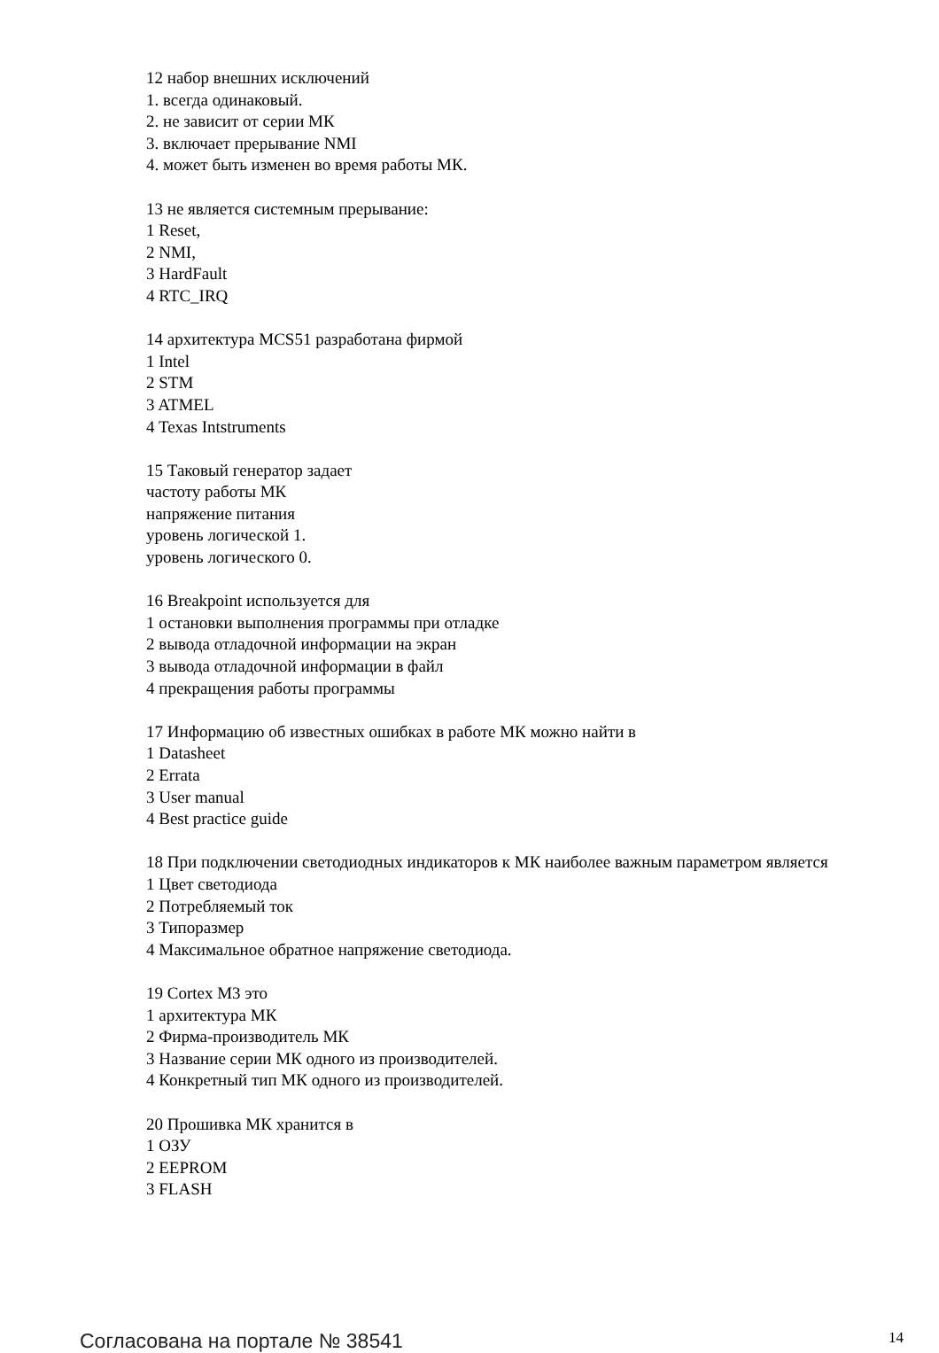12 набор внешних исключений
1. всегда одинаковый.
2. не зависит от серии МК
3. включает прерывание NMI
4. может быть изменен во время работы МК.
13 не является системным прерывание:
1 Reset,
2 NMI,
3 HardFault
4 RTC_IRQ
14 архитектура MCS51 разработана фирмой
1 Intel
2 STM
3 ATMEL
4 Texas Intstruments
15 Таковый генератор задает
частоту работы МК
напряжение питания
уровень логической 1.
уровень логического 0.
16 Breakpoint используется для
1 остановки выполнения программы при отладке
2 вывода отладочной информации на экран
3 вывода отладочной информации в файл
4 прекращения работы программы
17 Информацию об известных ошибках в работе МК можно найти в
1 Datasheet
2 Errata
3 User manual
4 Best practice guide
18 При подключении светодиодных индикаторов к МК наиболее важным параметром является
1 Цвет светодиода
2 Потребляемый ток
3 Типоразмер
4 Максимальное обратное напряжение светодиода.
19 Cortex M3 это
1 архитектура МК
2 Фирма-производитель МК
3 Название серии МК одного из производителей.
4 Конкретный тип МК одного из производителей.
20 Прошивка МК хранится в
1 ОЗУ
2 EEPROM
3 FLASH
Согласована на портале № 38541 14